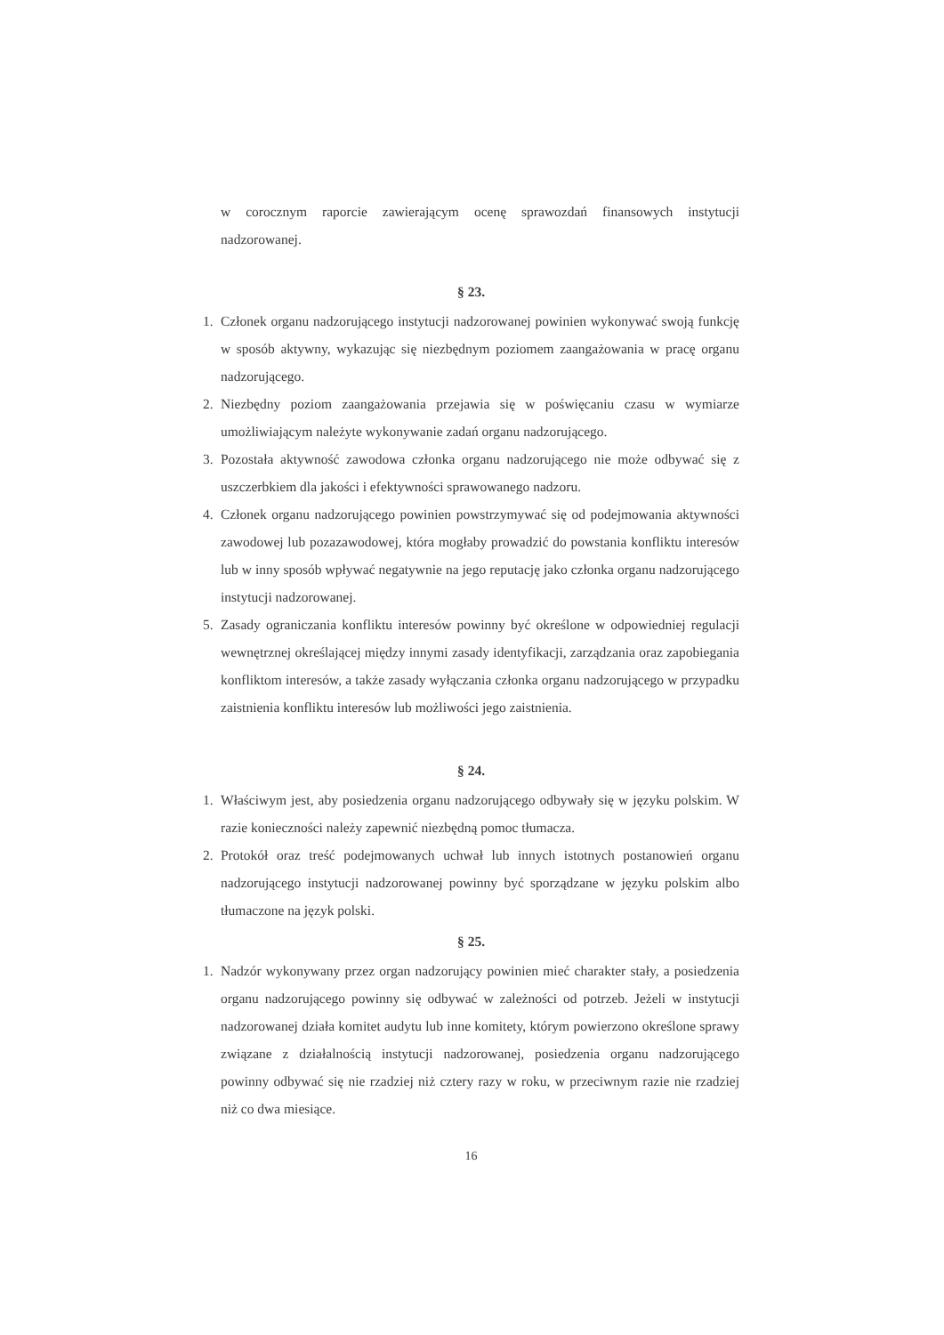w corocznym raporcie zawierającym ocenę sprawozdań finansowych instytucji nadzorowanej.
§ 23.
1. Członek organu nadzorującego instytucji nadzorowanej powinien wykonywać swoją funkcję w sposób aktywny, wykazując się niezbędnym poziomem zaangażowania w pracę organu nadzorującego.
2. Niezbędny poziom zaangażowania przejawia się w poświęcaniu czasu w wymiarze umożliwiającym należyte wykonywanie zadań organu nadzorującego.
3. Pozostała aktywność zawodowa członka organu nadzorującego nie może odbywać się z uszczerbkiem dla jakości i efektywności sprawowanego nadzoru.
4. Członek organu nadzorującego powinien powstrzymywać się od podejmowania aktywności zawodowej lub pozazawodowej, która mogłaby prowadzić do powstania konfliktu interesów lub w inny sposób wpływać negatywnie na jego reputację jako członka organu nadzorującego instytucji nadzorowanej.
5. Zasady ograniczania konfliktu interesów powinny być określone w odpowiedniej regulacji wewnętrznej określającej między innymi zasady identyfikacji, zarządzania oraz zapobiegania konfliktom interesów, a także zasady wyłączania członka organu nadzorującego w przypadku zaistnienia konfliktu interesów lub możliwości jego zaistnienia.
§ 24.
1. Właściwym jest, aby posiedzenia organu nadzorującego odbywały się w języku polskim. W razie konieczności należy zapewnić niezbędną pomoc tłumacza.
2. Protokół oraz treść podejmowanych uchwał lub innych istotnych postanowień organu nadzorującego instytucji nadzorowanej powinny być sporządzane w języku polskim albo tłumaczone na język polski.
§ 25.
1. Nadzór wykonywany przez organ nadzorujący powinien mieć charakter stały, a posiedzenia organu nadzorującego powinny się odbywać w zależności od potrzeb. Jeżeli w instytucji nadzorowanej działa komitet audytu lub inne komitety, którym powierzono określone sprawy związane z działalnością instytucji nadzorowanej, posiedzenia organu nadzorującego powinny odbywać się nie rzadziej niż cztery razy w roku, w przeciwnym razie nie rzadziej niż co dwa miesiące.
16